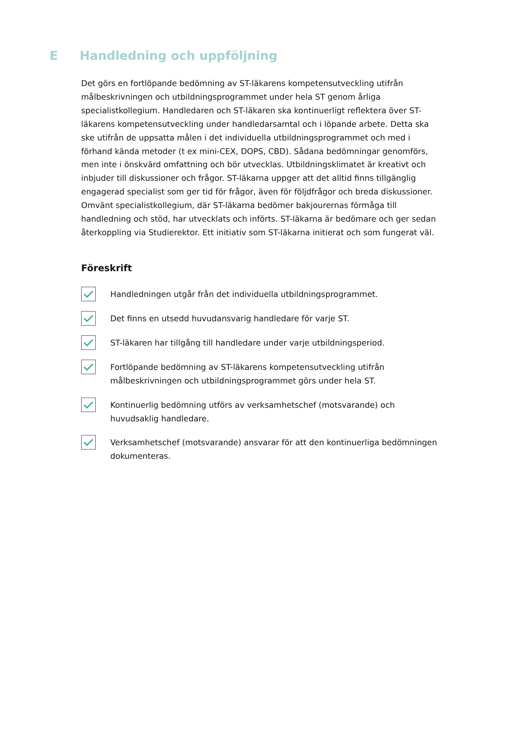E Handledning och uppföljning
Det görs en fortlöpande bedömning av ST-läkarens kompetensutveckling utifrån målbeskrivningen och utbildningsprogrammet under hela ST genom årliga specialistkollegium. Handledaren och ST-läkaren ska kontinuerligt reflektera över ST-läkarens kompetensutveckling under handledarsamtal och i löpande arbete. Detta ska ske utifrån de uppsatta målen i det individuella utbildningsprogrammet och med i förhand kända metoder (t ex mini-CEX, DOPS, CBD). Sådana bedömningar genomförs, men inte i önskvärd omfattning och bör utvecklas. Utbildningsklimatet är kreativt och inbjuder till diskussioner och frågor. ST-läkarna uppger att det alltid finns tillgänglig engagerad specialist som ger tid för frågor, även för följdfrågor och breda diskussioner. Omvänt specialistkollegium, där ST-läkarna bedömer bakjourernas förmåga till handledning och stöd, har utvecklats och införts. ST-läkarna är bedömare och ger sedan återkoppling via Studierektor. Ett initiativ som ST-läkarna initierat och som fungerat väl.
Föreskrift
Handledningen utgår från det individuella utbildningsprogrammet.
Det finns en utsedd huvudansvarig handledare för varje ST.
ST-läkaren har tillgång till handledare under varje utbildningsperiod.
Fortlöpande bedömning av ST-läkarens kompetensutveckling utifrån målbeskrivningen och utbildningsprogrammet görs under hela ST.
Kontinuerlig bedömning utförs av verksamhetschef (motsvarande) och huvudsaklig handledare.
Verksamhetschef (motsvarande) ansvarar för att den kontinuerliga bedömningen dokumenteras.